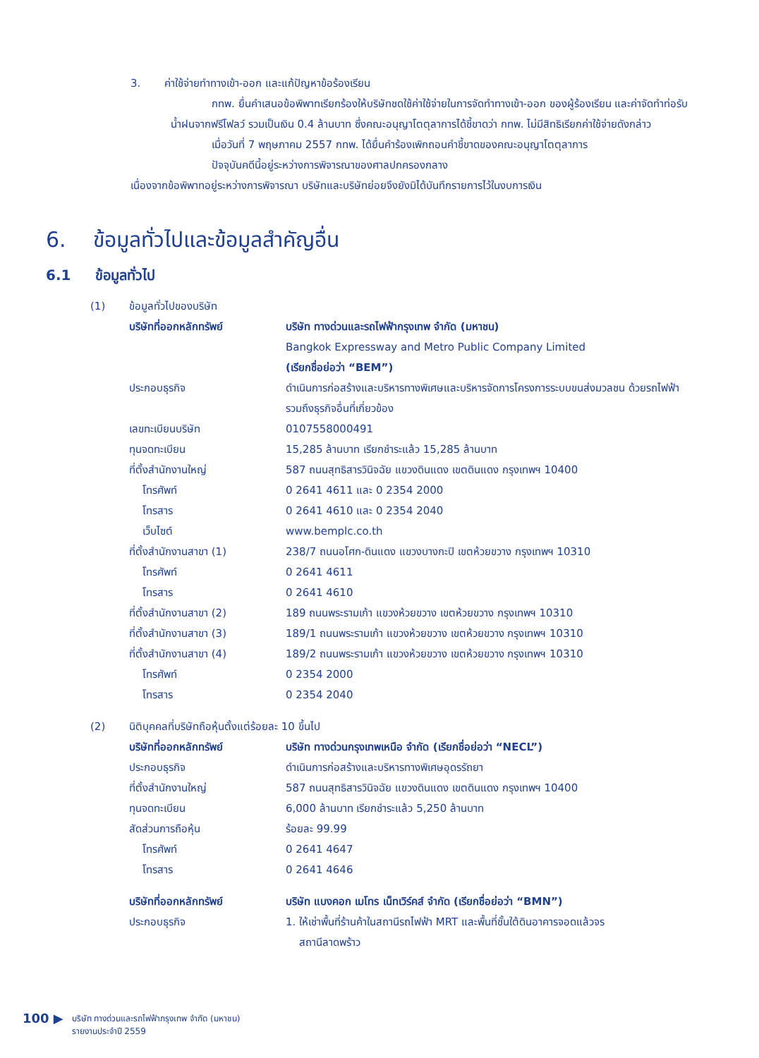3. ค่าใช้จ่ายทำทางเข้า-ออก และแก้ปัญหาข้อร้องเรียน
กทพ. ยื่นคำเสนอข้อพิพาทเรียกร้องให้บริษัทชดใช้ค่าใช้จ่ายในการจัดทำทางเข้า-ออก ของผู้ร้องเรียน และค่าจัดทำท่อรับน้ำฝนจากฟรีโฟลว์ รวมเป็นเงิน 0.4 ล้านบาท ซึ่งคณะอนุญาโตตุลาการได้ชี้ขาดว่า กทพ. ไม่มีสิทธิเรียกค่าใช้จ่ายดังกล่าว
เมื่อวันที่ 7 พฤษภาคม 2557 กทพ. ได้ยื่นคำร้องเพิกถอนคำชี้ขาดของคณะอนุญาโตตุลาการ
ปัจจุบันคดีนี้อยู่ระหว่างการพิจารณาของศาลปกครองกลาง
เนื่องจากข้อพิพาทอยู่ระหว่างการพิจารณา บริษัทและบริษัทย่อยจึงยังมิได้บันทึกรายการไว้ในงบการเงิน
6. ข้อมูลทั่วไปและข้อมูลสำคัญอื่น
6.1 ข้อมูลทั่วไป
| (1) | ข้อมูลทั่วไปของบริษัท | |
| | บริษัทที่ออกหลักทรัพย์ | บริษัท ทางด่วนและรถไฟฟ้ากรุงเทพ จำกัด (มหาชน) Bangkok Expressway and Metro Public Company Limited (เรียกชื่อย่อว่า “BEM”) |
| | ประกอบธุรกิจ | ดำเนินการก่อสร้างและบริหารทางพิเศษและบริหารจัดการโครงการระบบขนส่งมวลชน ด้วยรถไฟฟ้า รวมถึงธุรกิจอื่นที่เกี่ยวข้อง |
| | เลขทะเบียนบริษัท | 0107558000491 |
| | ทุนจดทะเบียน | 15,285 ล้านบาท เรียกชำระแล้ว 15,285 ล้านบาท |
| | ที่ตั้งสำนักงานใหญ่ | 587 ถนนสุทธิสารวินิจฉัย แขวงดินแดง เขตดินแดง กรุงเทพฯ 10400 |
| | โทรศัพท์ | 0 2641 4611 และ 0 2354 2000 |
| | โทรสาร | 0 2641 4610 และ 0 2354 2040 |
| | เว็บไซต์ | www.bemplc.co.th |
| | ที่ตั้งสำนักงานสาขา (1) | 238/7 ถนนอโศก-ดินแดง แขวงบางกะปิ เขตห้วยขวาง กรุงเทพฯ 10310 |
| | โทรศัพท์ | 0 2641 4611 |
| | โทรสาร | 0 2641 4610 |
| | ที่ตั้งสำนักงานสาขา (2) | 189 ถนนพระรามเก้า แขวงห้วยขวาง เขตห้วยขวาง กรุงเทพฯ 10310 |
| | ที่ตั้งสำนักงานสาขา (3) | 189/1 ถนนพระรามเก้า แขวงห้วยขวาง เขตห้วยขวาง กรุงเทพฯ 10310 |
| | ที่ตั้งสำนักงานสาขา (4) | 189/2 ถนนพระรามเก้า แขวงห้วยขวาง เขตห้วยขวาง กรุงเทพฯ 10310 |
| | โทรศัพท์ | 0 2354 2000 |
| | โทรสาร | 0 2354 2040 |
| (2) | นิติบุคคลที่บริษัทถือหุ้นตั้งแต่ร้อยละ 10 ขึ้นไป | |
| | บริษัทที่ออกหลักทรัพย์ | บริษัท ทางด่วนกรุงเทพเหนือ จำกัด (เรียกชื่อย่อว่า “NECL”) |
| | ประกอบธุรกิจ | ดำเนินการก่อสร้างและบริหารทางพิเศษอุดรรัถยา |
| | ที่ตั้งสำนักงานใหญ่ | 587 ถนนสุทธิสารวินิจฉัย แขวงดินแดง เขตดินแดง กรุงเทพฯ 10400 |
| | ทุนจดทะเบียน | 6,000 ล้านบาท เรียกชำระแล้ว 5,250 ล้านบาท |
| | สัดส่วนการถือหุ้น | ร้อยละ 99.99 |
| | โทรศัพท์ | 0 2641 4647 |
| | โทรสาร | 0 2641 4646 |
| | บริษัทที่ออกหลักทรัพย์ | บริษัท แบงคอก เมโทร เน็ทเวิร์คส์ จำกัด (เรียกชื่อย่อว่า “BMN”) |
| | ประกอบธุรกิจ | 1. ให้เช่าพื้นที่ร้านค้าในสถานีรถไฟฟ้า MRT และพื้นที่ชั้นใต้ดินอาคารจอดแล้วจร สถานีลาดพร้าว |
100 ▶ บริษัท ทางด่วนและรถไฟฟ้ากรุงเทพ จำกัด (มหาชน)
รายงานประจำปี 2559